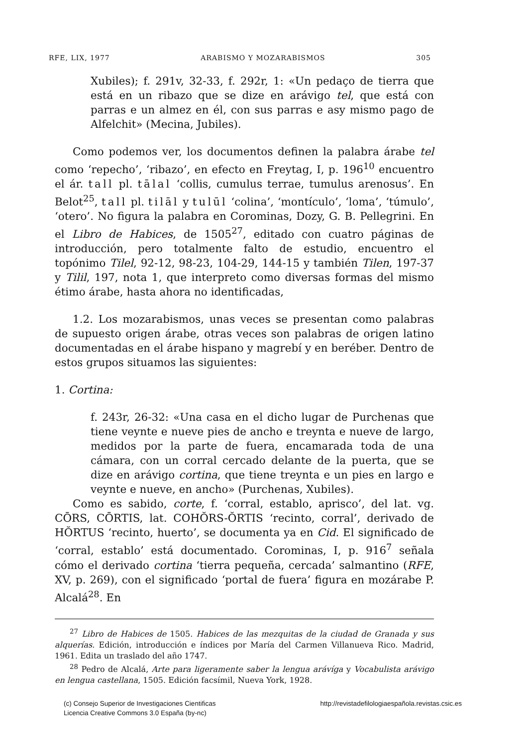RFE, LIX, 1977 ARABISMO Y MOZARABISMOS 305
Xubiles); f. 291v, 32-33, f. 292r, 1: «Un pedaço de tierra que está en un ribazo que se dize en arávigo tel, que está con parras e un almez en él, con sus parras e asy mismo pago de Alfelchit» (Mecina, Jubiles).
Como podemos ver, los documentos definen la palabra árabe tel como ‘repecho’, ‘ribazo’, en efecto en Freytag, I, p. 196<sup>10</sup> encuentro el ár. tall pl. tālal ‘collis, cumulus terrae, tumulus arenosus’. En Belot<sup>25</sup>, tall pl. tilāl y tulūl ‘colina’, ‘montículo’, ‘loma’, ‘túmulo’, ‘otero’. No figura la palabra en Corominas, Dozy, G. B. Pellegrini. En el Libro de Habices, de 1505<sup>27</sup>, editado con cuatro páginas de introducción, pero totalmente falto de estudio, encuentro el topónimo Tilel, 92-12, 98-23, 104-29, 144-15 y también Tilen, 197-37 y Tilil, 197, nota 1, que interpreto como diversas formas del mismo étimo árabe, hasta ahora no identificadas,
1.2. Los mozarabismos, unas veces se presentan como palabras de supuesto origen árabe, otras veces son palabras de origen latino documentadas en el árabe hispano y magrebí y en beréber. Dentro de estos grupos situamos las siguientes:
1. Cortina:
f. 243r, 26-32: «Una casa en el dicho lugar de Purchenas que tiene veynte e nueve pies de ancho e treynta e nueve de largo, medidos por la parte de fuera, encamarada toda de una cámara, con un corral cercado delante de la puerta, que se dize en arávigo cortina, que tiene treynta e un pies en largo e veynte e nueve, en ancho» (Purchenas, Xubiles).
Como es sabido, corte, f. ‘corral, establo, aprisco’, del lat. vg. CŌRS, CŌRTIS, lat. COHŎRS-ŎRTIS ‘recinto, corral’, derivado de HŎRTUS ‘recinto, huerto’, se documenta ya en Cid. El significado de ‘corral, establo’ está documentado. Corominas, I, p. 916<sup>7</sup> señala cómo el derivado cortina ‘tierra pequeña, cercada’ salmantino (RFE, XV, p. 269), con el significado ‘portal de fuera’ figura en mozárabe P. Alcalá<sup>28</sup>. En
<sup>27</sup> Libro de Habices de 1505. Habices de las mezquitas de la ciudad de Granada y sus alquerías. Edición, introducción e índices por María del Carmen Villanueva Rico. Madrid, 1961. Edita un traslado del año 1747.
<sup>28</sup> Pedro de Alcalá, Arte para ligeramente saber la lengua arávíga y Vocabulista arávigo en lengua castellana, 1505. Edición facsímil, Nueva York, 1928.
(c) Consejo Superior de Investigaciones Cientificas
Licencia Creative Commons 3.0 España (by-nc)
http://revistadefilologiaespañola.revistas.csic.es